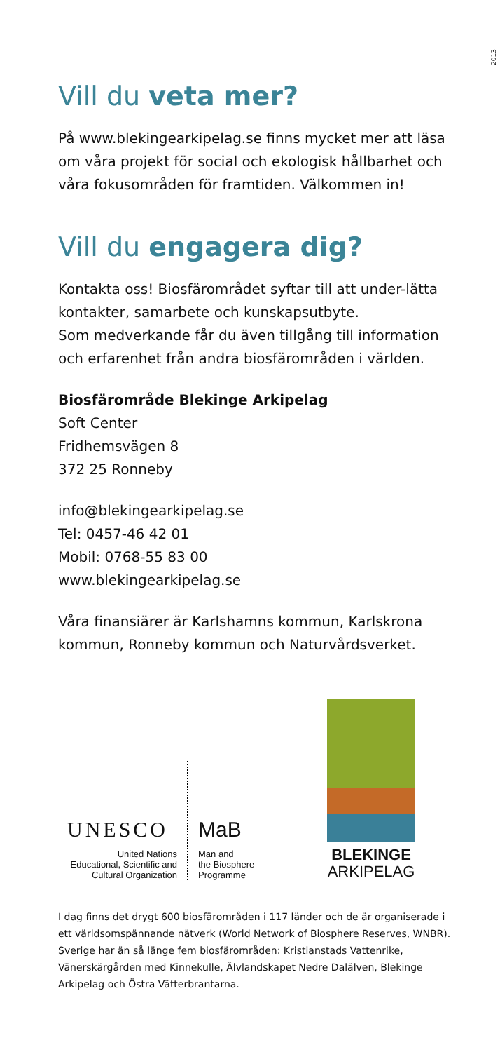2013
Vill du veta mer?
På www.blekingearkipelag.se finns mycket mer att läsa om våra projekt för social och ekologisk hållbarhet och våra fokusområden för framtiden. Välkommen in!
Vill du engagera dig?
Kontakta oss! Biosfärområdet syftar till att under-lätta kontakter, samarbete och kunskapsutbyte.
Som medverkande får du även tillgång till information och erfarenhet från andra biosfärområden i världen.
Biosfärområde Blekinge Arkipelag
Soft Center
Fridhemsvägen 8
372 25 Ronneby
info@blekingearkipelag.se
Tel: 0457-46 42 01
Mobil: 0768-55 83 00
www.blekingearkipelag.se
Våra finansiärer är Karlshamns kommun, Karlskrona kommun, Ronneby kommun och Naturvårdsverket.
UNESCO
United Nations
Educational, Scientific and
Cultural Organization
MaB
Man and
the Biosphere
Programme
BLEKINGE
ARKIPELAG
I dag finns det drygt 600 biosfärområden i 117 länder och de är organiserade i ett världsomspännande nätverk (World Network of Biosphere Reserves, WNBR). Sverige har än så länge fem biosfärområden: Kristianstads Vattenrike, Vänerskärgården med Kinnekulle, Älvlandskapet Nedre Dalälven, Blekinge Arkipelag och Östra Vätterbrantarna.